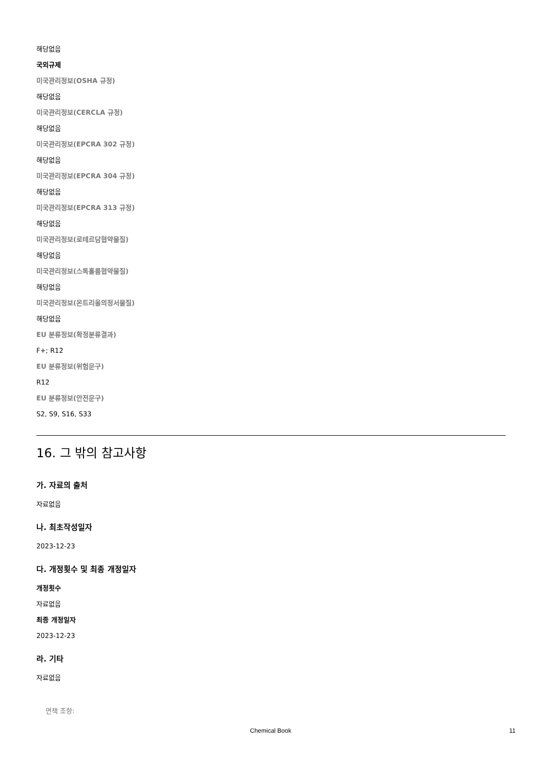해당없음
국외규제
미국관리정보(OSHA 규정)
해당없음
미국관리정보(CERCLA 규정)
해당없음
미국관리정보(EPCRA 302 규정)
해당없음
미국관리정보(EPCRA 304 규정)
해당없음
미국관리정보(EPCRA 313 규정)
해당없음
미국관리정보(로테르담협약물질)
해당없음
미국관리정보(스톡홀름협약물질)
해당없음
미국관리정보(몬트리올의정서물질)
해당없음
EU 분류정보(확정분류결과)
F+; R12
EU 분류정보(위험문구)
R12
EU 분류정보(안전문구)
S2, S9, S16, S33
16. 그 밖의 참고사항
가. 자료의 출처
자료없음
나. 최초작성일자
2023-12-23
다. 개정횟수 및 최종 개정일자
개정횟수
자료없음
최종 개정일자
2023-12-23
라. 기타
자료없음
면책 조항:
Chemical Book 11